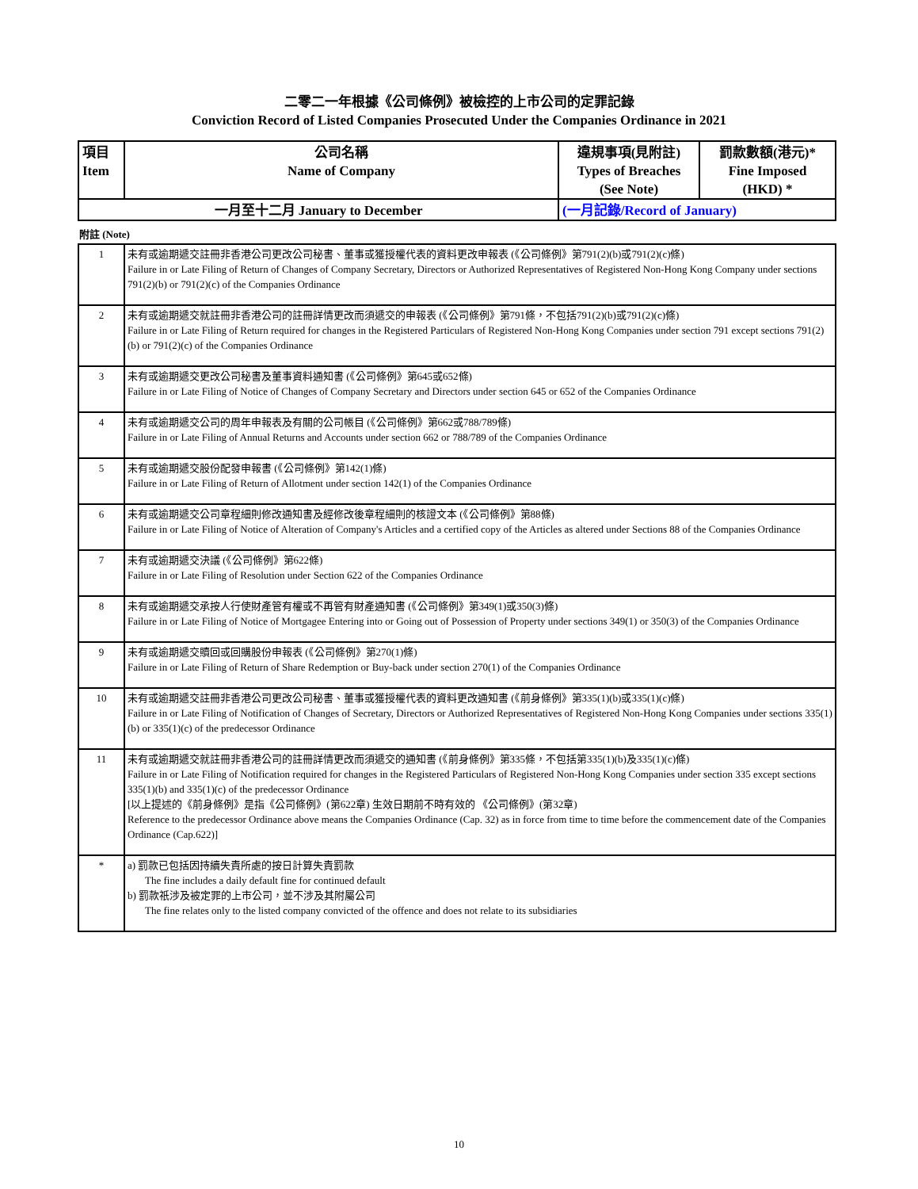二零二一年根據《公司條例》被檢控的上市公司的定罪記錄
Conviction Record of Listed Companies Prosecuted Under the Companies Ordinance in 2021
| 項目 Item | 公司名稱 Name of Company | 違規事項(見附註) Types of Breaches (See Note) | 罰款數額(港元)* Fine Imposed (HKD) * |
| --- | --- | --- | --- |
| 一月至十二月 January to December | | (一月記錄/Record of January) | |
附註 (Note)
| 1 | 未有或逾期遞交註冊非香港公司更改公司秘書、董事或獲授權代表的資料更改申報表 (《公司條例》第791(2)(b)或791(2)(c)條) Failure in or Late Filing of Return of Changes of Company Secretary, Directors or Authorized Representatives of Registered Non-Hong Kong Company under sections 791(2)(b) or 791(2)(c) of the Companies Ordinance |
| 2 | 未有或逾期遞交就註冊非香港公司的註冊詳情更改而須遞交的申報表 (《公司條例》第791條，不包括791(2)(b)或791(2)(c)條) Failure in or Late Filing of Return required for changes in the Registered Particulars of Registered Non-Hong Kong Companies under section 791 except sections 791(2)(b) or 791(2)(c) of the Companies Ordinance |
| 3 | 未有或逾期遞交更改公司秘書及董事資料通知書 (《公司條例》第645或652條) Failure in or Late Filing of Notice of Changes of Company Secretary and Directors under section 645 or 652 of the Companies Ordinance |
| 4 | 未有或逾期遞交公司的周年申報表及有關的公司帳目 (《公司條例》第662或788/789條) Failure in or Late Filing of Annual Returns and Accounts under section 662 or 788/789 of the Companies Ordinance |
| 5 | 未有或逾期遞交股份配發申報書 (《公司條例》第142(1)條) Failure in or Late Filing of Return of Allotment under section 142(1) of the Companies Ordinance |
| 6 | 未有或逾期遞交公司章程細則修改通知書及經修改後章程細則的核證文本 (《公司條例》第88條) Failure in or Late Filing of Notice of Alteration of Company's Articles and a certified copy of the Articles as altered under Sections 88 of the Companies Ordinance |
| 7 | 未有或逾期遞交決議 (《公司條例》第622條) Failure in or Late Filing of Resolution under Section 622 of the Companies Ordinance |
| 8 | 未有或逾期遞交承按人行使財產管有權或不再管有財產通知書 (《公司條例》第349(1)或350(3)條) Failure in or Late Filing of Notice of Mortgagee Entering into or Going out of Possession of Property under sections 349(1) or 350(3) of the Companies Ordinance |
| 9 | 未有或逾期遞交贖回或回購股份申報表 (《公司條例》第270(1)條) Failure in or Late Filing of Return of Share Redemption or Buy-back under section 270(1) of the Companies Ordinance |
| 10 | 未有或逾期遞交註冊非香港公司更改公司秘書、董事或獲授權代表的資料更改通知書 (《前身條例》第335(1)(b)或335(1)(c)條) Failure in or Late Filing of Notification of Changes of Secretary, Directors or Authorized Representatives of Registered Non-Hong Kong Companies under sections 335(1)(b) or 335(1)(c) of the predecessor Ordinance |
| 11 | 未有或逾期遞交就註冊非香港公司的註冊詳情更改而須遞交的通知書 (《前身條例》第335條，不包括第335(1)(b)及335(1)(c)條) Failure in or Late Filing of Notification required for changes in the Registered Particulars of Registered Non-Hong Kong Companies under section 335 except sections 335(1)(b) and 335(1)(c) of the predecessor Ordinance [以上提述的《前身條例》是指《公司條例》(第622章) 生效日期前不時有效的 《公司條例》(第32章) Reference to the predecessor Ordinance above means the Companies Ordinance (Cap. 32) as in force from time to time before the commencement date of the Companies Ordinance (Cap.622)] |
| * | a) 罰款已包括因持續失責所處的按日計算失責罰款 The fine includes a daily default fine for continued default b) 罰款祇涉及被定罪的上市公司，並不涉及其附屬公司 The fine relates only to the listed company convicted of the offence and does not relate to its subsidiaries |
10